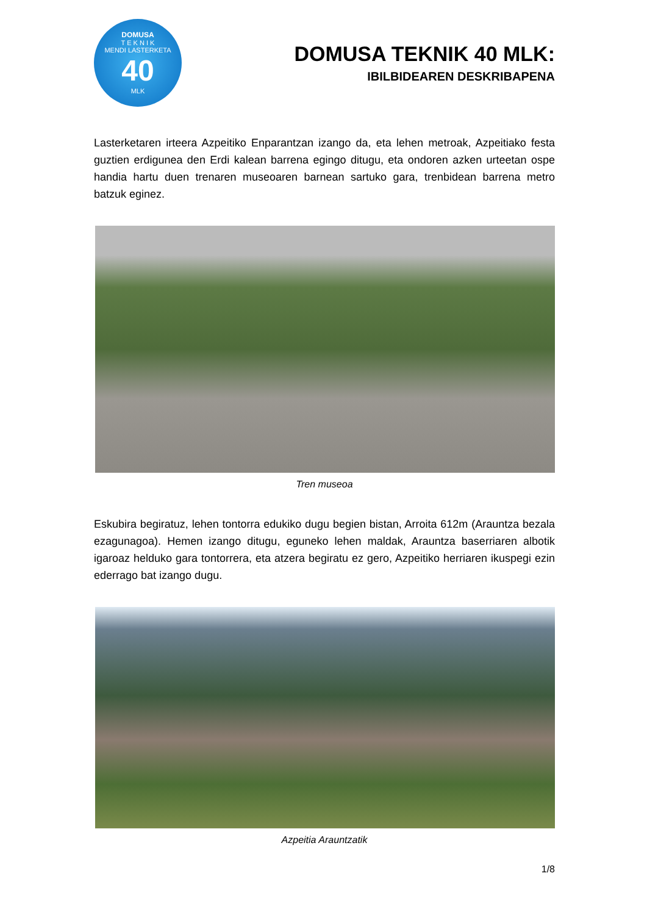DOMUSA
T E K N I K
MENDI LASTERKETA
40
MLK
DOMUSA TEKNIK 40 MLK:
IBILBIDEAREN DESKRIBAPENA
Lasterketaren irteera Azpeitiko Enparantzan izango da, eta lehen metroak, Azpeitiako festa guztien erdigunea den Erdi kalean barrena egingo ditugu, eta ondoren azken urteetan ospe handia hartu duen trenaren museoaren barnean sartuko gara, trenbidean barrena metro batzuk eginez.
Tren museoa
Eskubira begiratuz, lehen tontorra edukiko dugu begien bistan, Arroita 612m (Arauntza bezala ezagunagoa). Hemen izango ditugu, eguneko lehen maldak, Arauntza baserriaren albotik igaroaz helduko gara tontorrera, eta atzera begiratu ez gero, Azpeitiko herriaren ikuspegi ezin ederrago bat izango dugu.
Azpeitia Arauntzatik
1/8